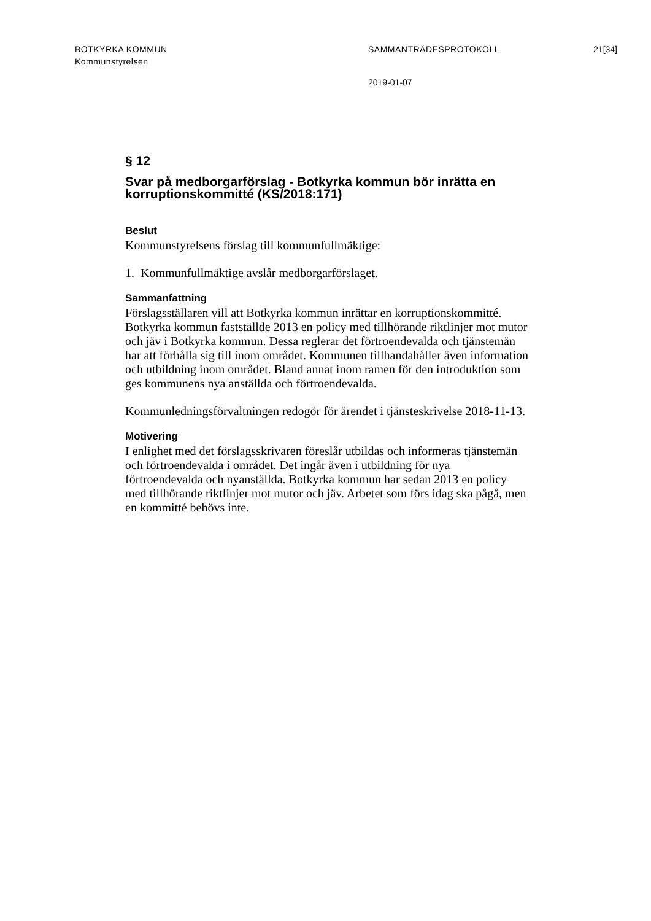BOTKYRKA KOMMUN
Kommunstyrelsen
SAMMANTRÄDESPROTOKOLL 21[34]
2019-01-07
§ 12
Svar på medborgarförslag - Botkyrka kommun bör inrätta en korruptionskommitté (KS/2018:171)
Beslut
Kommunstyrelsens förslag till kommunfullmäktige:
1. Kommunfullmäktige avslår medborgarförslaget.
Sammanfattning
Förslagsställaren vill att Botkyrka kommun inrättar en korruptionskommitté. Botkyrka kommun fastställde 2013 en policy med tillhörande riktlinjer mot mutor och jäv i Botkyrka kommun. Dessa reglerar det förtroendevalda och tjänstemän har att förhålla sig till inom området. Kommunen tillhandahåller även information och utbildning inom området. Bland annat inom ramen för den introduktion som ges kommunens nya anställda och förtroendevalda.
Kommunledningsförvaltningen redogör för ärendet i tjänsteskrivelse 2018-11-13.
Motivering
I enlighet med det förslagsskrivaren föreslår utbildas och informeras tjänstemän och förtroendevalda i området. Det ingår även i utbildning för nya förtroendevalda och nyanställda. Botkyrka kommun har sedan 2013 en policy med tillhörande riktlinjer mot mutor och jäv. Arbetet som förs idag ska pågå, men en kommitté behövs inte.